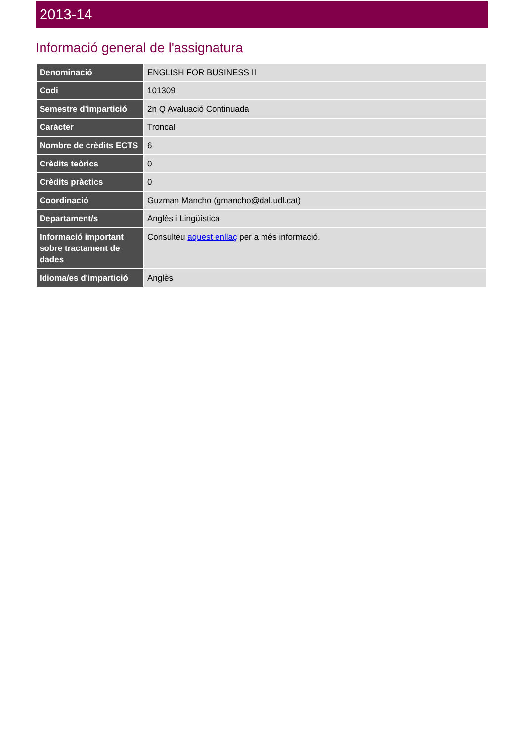2013-14
Informació general de l'assignatura
| Denominació | ENGLISH FOR BUSINESS II |
| Codi | 101309 |
| Semestre d'impartició | 2n Q Avaluació Continuada |
| Caràcter | Troncal |
| Nombre de crèdits ECTS | 6 |
| Crèdits teòrics | 0 |
| Crèdits pràctics | 0 |
| Coordinació | Guzman Mancho (gmancho@dal.udl.cat) |
| Departament/s | Anglès i Lingüística |
| Informació important sobre tractament de dades | Consulteu aquest enllaç per a més informació. |
| Idioma/es d'impartició | Anglès |